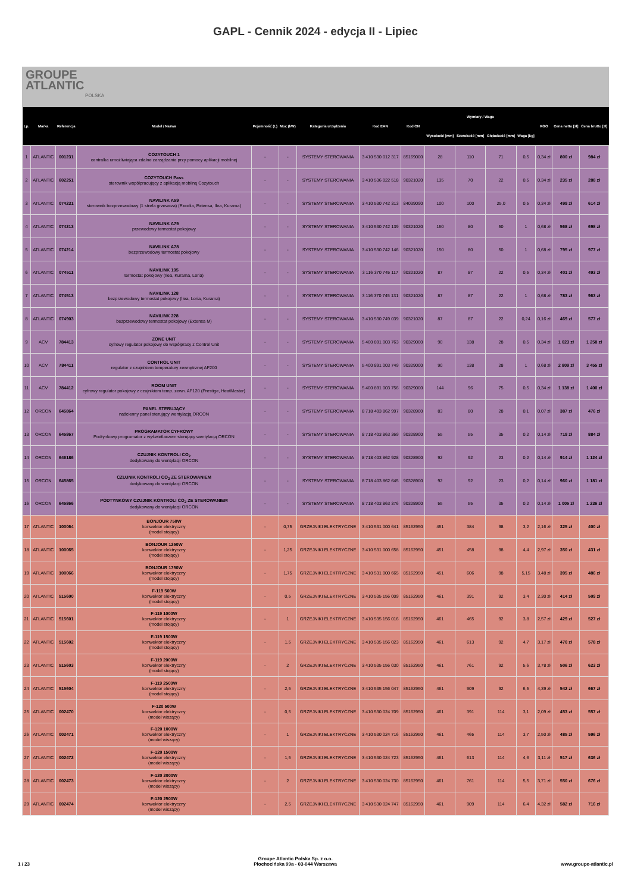GAPL - Cennik 2024 - edycja II - Lipiec
GROUPE
ATLANTIC
POLSKA
| Lp. | Marka | Referencja | Model / Nazwa | Pojemność (L) | Moc (kW) | Kategoria urządzenia | Kod EAN | Kod CN | Wymiary / Waga | | | | KGO | Cena netto [zł] | Cena brutto [zł] |
| --- | --- | --- | --- | --- | --- | --- | --- | --- | --- | --- | --- | --- | --- | --- | --- |
| | | | | | | | | | Wysokość [mm] | Szerokość [mm] | Głębokość [mm] | Waga [kg] | | | |
| 1 | ATLANTIC | 001231 | COZYTOUCH 1 centralka umożliwiająca zdalne zarządzanie przy pomocy aplikacji mobilnej | - | - | SYSTEMY STEROWANIA | 3 410 530 012 317 | 85169000 | 28 | 110 | 71 | 0,5 | 0,34 zł | 800 zł | 984 zł |
| 2 | ATLANTIC | 602251 | COZYTOUCH Pass sterownik współpracujący z aplikacją mobilną Cozytouch | - | - | SYSTEMY STEROWANIA | 3 410 536 022 518 | 90321020 | 135 | 70 | 22 | 0,5 | 0,34 zł | 235 zł | 288 zł |
| 3 | ATLANTIC | 074231 | NAVILINK A59 sterownik bezprzewodowy (1 strefa grzewcza) (Excelia, Extensa, Ilea, Kurama) | - | - | SYSTEMY STEROWANIA | 3 410 530 742 313 | 84039090 | 100 | 100 | 25,0 | 0,5 | 0,34 zł | 499 zł | 614 zł |
| 4 | ATLANTIC | 074213 | NAVILINK A75 przewodowy termostat pokojowy | - | - | SYSTEMY STEROWANIA | 3 410 530 742 139 | 90321020 | 150 | 80 | 50 | 1 | 0,68 zł | 568 zł | 698 zł |
| 5 | ATLANTIC | 074214 | NAVILINK A78 bezprzewodowy termostat pokojowy | - | - | SYSTEMY STEROWANIA | 3 410 530 742 146 | 90321020 | 150 | 80 | 50 | 1 | 0,68 zł | 795 zł | 977 zł |
| 6 | ATLANTIC | 074511 | NAVILINK 105 termostat pokojowy (Ilea, Kurama, Loria) | - | - | SYSTEMY STEROWANIA | 3 116 370 745 117 | 90321020 | 87 | 87 | 22 | 0,5 | 0,34 zł | 401 zł | 493 zł |
| 7 | ATLANTIC | 074513 | NAVILINK 128 bezprzewodowy termostat pokojowy (Ilea, Loria, Kurama) | - | - | SYSTEMY STEROWANIA | 3 116 370 745 131 | 90321020 | 87 | 87 | 22 | 1 | 0,68 zł | 783 zł | 963 zł |
| 8 | ATLANTIC | 074903 | NAVILINK 228 bezprzewodowy termostat pokojowy (Extensa M) | - | - | SYSTEMY STEROWANIA | 3 410 530 749 039 | 90321020 | 87 | 87 | 22 | 0,24 | 0,16 zł | 469 zł | 577 zł |
| 9 | ACV | 784413 | ZONE UNIT cyfrowy regulator pokojowy do współpracy z Control Unit | - | - | SYSTEMY STEROWANIA | 5 400 891 003 763 | 90329000 | 90 | 138 | 28 | 0,5 | 0,34 zł | 1 023 zł | 1 258 zł |
| 10 | ACV | 784411 | CONTROL UNIT regulator z czujnikiem temperatury zewnętrznej AF200 | - | - | SYSTEMY STEROWANIA | 5 400 891 003 749 | 90329000 | 90 | 138 | 28 | 1 | 0,68 zł | 2 809 zł | 3 455 zł |
| 11 | ACV | 784412 | ROOM UNIT cyfrowy regulator pokojowy z czujnikiem temp. zewn. AF120 (Prestige, HeatMaster) | - | - | SYSTEMY STEROWANIA | 5 400 891 003 756 | 90329000 | 144 | 96 | 75 | 0,5 | 0,34 zł | 1 138 zł | 1 400 zł |
| 12 | ORCON | 645864 | PANEL STERUJĄCY naścienny panel sterujący wentylacją ORCON | - | - | SYSTEMY STEROWANIA | 8 718 403 862 997 | 90328900 | 83 | 80 | 28 | 0,1 | 0,07 zł | 387 zł | 476 zł |
| 13 | ORCON | 645867 | PROGRAMATOR CYFROWY Podtynkowy programator z wyświetlaczem sterujący wentylacją ORCON | - | - | SYSTEMY STEROWANIA | 8 718 403 863 369 | 90328900 | 55 | 55 | 35 | 0,2 | 0,14 zł | 719 zł | 884 zł |
| 14 | ORCON | 646186 | CZUJNIK KONTROLI CO<sub>2</sub> dedykowany do wentylacji ORCON | - | - | SYSTEMY STEROWANIA | 8 718 403 862 928 | 90328900 | 92 | 92 | 23 | 0,2 | 0,14 zł | 914 zł | 1 124 zł |
| 15 | ORCON | 645865 | CZUJNIK KONTROLI CO<sub>2</sub> ZE STEROWANIEM dedykowany do wentylacji ORCON | - | - | SYSTEMY STEROWANIA | 8 718 403 862 645 | 90328900 | 92 | 92 | 23 | 0,2 | 0,14 zł | 960 zł | 1 181 zł |
| 16 | ORCON | 645866 | PODTYNKOWY CZUJNIK KONTROLI CO<sub>2</sub> ZE STEROWANIEM dedykowany do wentylacji ORCON | - | - | SYSTEMY STEROWANIA | 8 718 403 863 376 | 90328900 | 55 | 55 | 35 | 0,2 | 0,14 zł | 1 005 zł | 1 236 zł |
| 17 | ATLANTIC | 100064 | BONJOUR 750W konwektor elektryczny (model stojący) | - | 0,75 | GRZEJNIKI ELEKTRYCZNE | 3 410 531 000 641 | 85162950 | 451 | 384 | 98 | 3,2 | 2,16 zł | 325 zł | 400 zł |
| 18 | ATLANTIC | 100065 | BONJOUR 1250W konwektor elektryczny (model stojący) | - | 1,25 | GRZEJNIKI ELEKTRYCZNE | 3 410 531 000 658 | 85162950 | 451 | 458 | 98 | 4,4 | 2,97 zł | 350 zł | 431 zł |
| 19 | ATLANTIC | 100066 | BONJOUR 1750W konwektor elektryczny (model stojący) | - | 1,75 | GRZEJNIKI ELEKTRYCZNE | 3 410 531 000 665 | 85162950 | 451 | 606 | 98 | 5,15 | 3,48 zł | 395 zł | 486 zł |
| 20 | ATLANTIC | 515600 | F-119 500W konwektor elektryczny (model stojący) | - | 0,5 | GRZEJNIKI ELEKTRYCZNE | 3 410 535 156 009 | 85162950 | 461 | 391 | 92 | 3,4 | 2,30 zł | 414 zł | 509 zł |
| 21 | ATLANTIC | 515601 | F-119 1000W konwektor elektryczny (model stojący) | - | 1 | GRZEJNIKI ELEKTRYCZNE | 3 410 535 156 016 | 85162950 | 461 | 465 | 92 | 3,8 | 2,57 zł | 429 zł | 527 zł |
| 22 | ATLANTIC | 515602 | F-119 1500W konwektor elektryczny (model stojący) | - | 1,5 | GRZEJNIKI ELEKTRYCZNE | 3 410 535 156 023 | 85162950 | 461 | 613 | 92 | 4,7 | 3,17 zł | 470 zł | 578 zł |
| 23 | ATLANTIC | 515603 | F-119 2000W konwektor elektryczny (model stojący) | - | 2 | GRZEJNIKI ELEKTRYCZNE | 3 410 535 156 030 | 85162950 | 461 | 761 | 92 | 5,6 | 3,78 zł | 506 zł | 623 zł |
| 24 | ATLANTIC | 515604 | F-119 2500W konwektor elektryczny (model stojący) | - | 2,5 | GRZEJNIKI ELEKTRYCZNE | 3 410 535 156 047 | 85162950 | 461 | 909 | 92 | 6,5 | 4,39 zł | 542 zł | 667 zł |
| 25 | ATLANTIC | 002470 | F-120 500W konwektor elektryczny (model wiszący) | - | 0,5 | GRZEJNIKI ELEKTRYCZNE | 3 410 530 024 709 | 85162950 | 461 | 391 | 114 | 3,1 | 2,09 zł | 453 zł | 557 zł |
| 26 | ATLANTIC | 002471 | F-120 1000W konwektor elektryczny (model wiszący) | - | 1 | GRZEJNIKI ELEKTRYCZNE | 3 410 530 024 716 | 85162950 | 461 | 465 | 114 | 3,7 | 2,50 zł | 485 zł | 596 zł |
| 27 | ATLANTIC | 002472 | F-120 1500W konwektor elektryczny (model wiszący) | - | 1,5 | GRZEJNIKI ELEKTRYCZNE | 3 410 530 024 723 | 85162950 | 461 | 613 | 114 | 4,6 | 3,11 zł | 517 zł | 636 zł |
| 28 | ATLANTIC | 002473 | F-120 2000W konwektor elektryczny (model wiszący) | - | 2 | GRZEJNIKI ELEKTRYCZNE | 3 410 530 024 730 | 85162950 | 461 | 761 | 114 | 5,5 | 3,71 zł | 550 zł | 676 zł |
| 29 | ATLANTIC | 002474 | F-120 2500W konwektor elektryczny (model wiszący) | - | 2,5 | GRZEJNIKI ELEKTRYCZNE | 3 410 530 024 747 | 85162950 | 461 | 909 | 114 | 6,4 | 4,32 zł | 582 zł | 716 zł |
1 / 23
Groupe Atlantic Polska Sp. z o.o.
Płochocińska 99a - 03-044 Warszawa
www.groupe-atlantic.pl